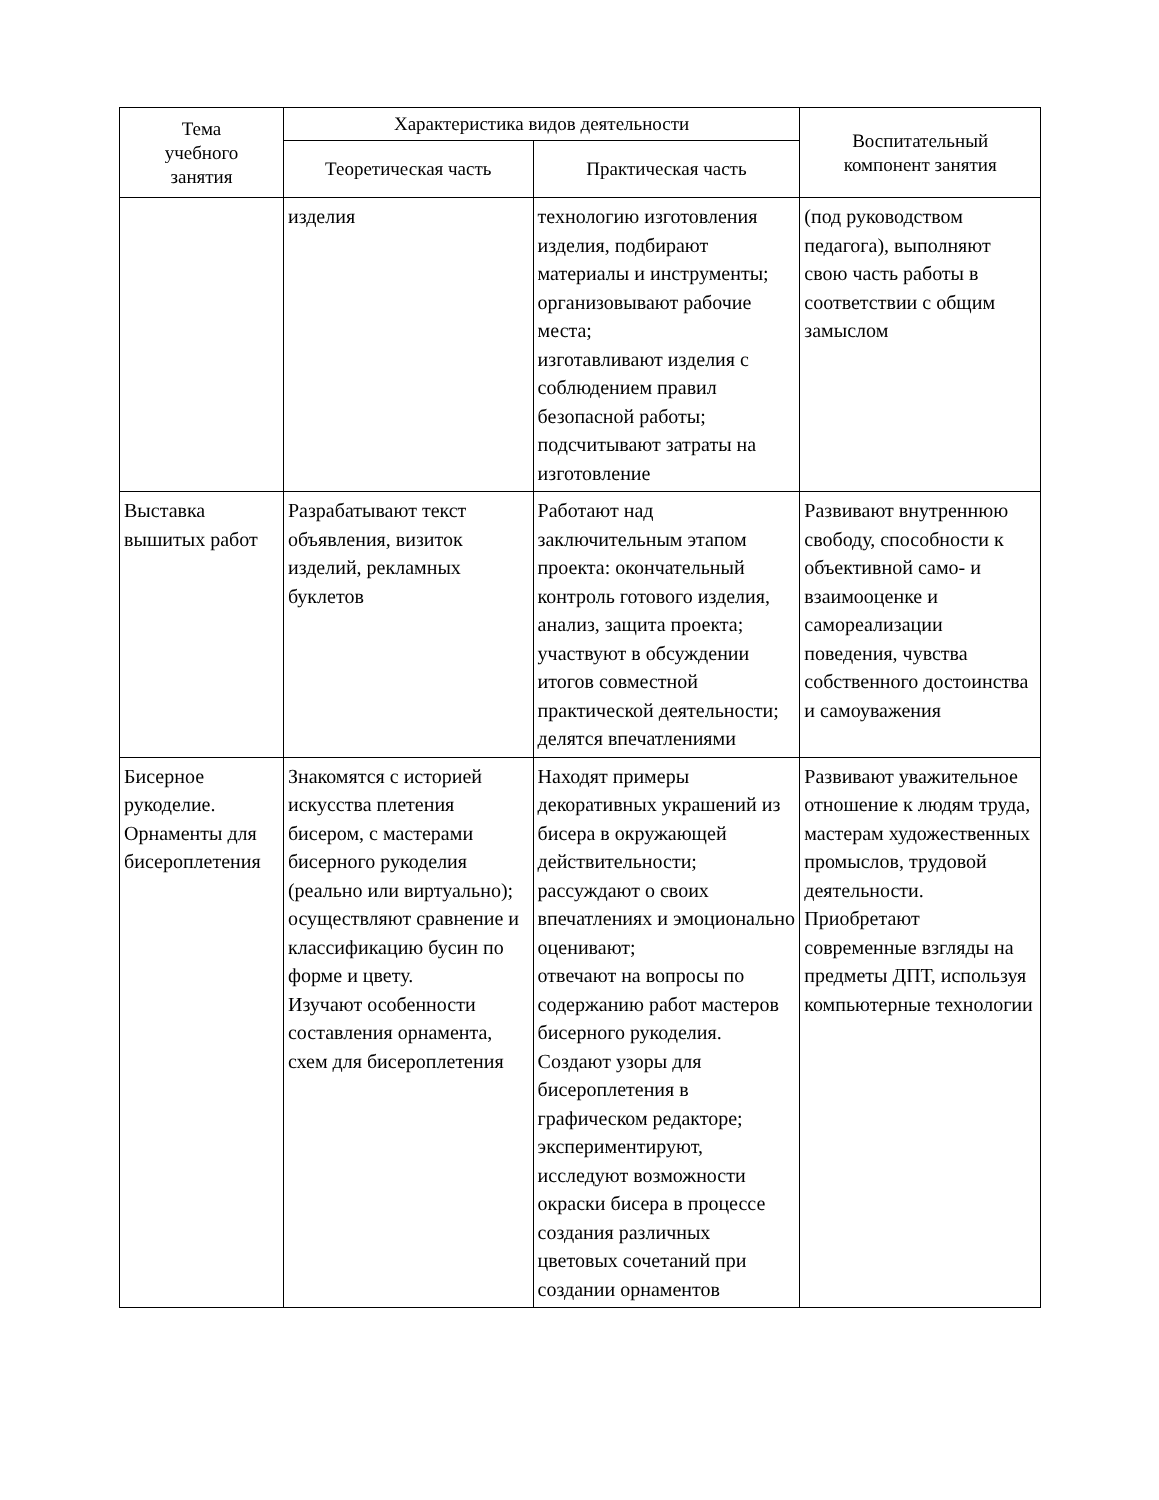| Тема учебного занятия | Характеристика видов деятельности | | Воспитательный компонент занятия |
| --- | --- | --- | --- |
| | Теоретическая часть | Практическая часть | |
| | изделия | технологию изготовления изделия, подбирают материалы и инструменты; организовывают рабочие места; изготавливают изделия с соблюдением правил безопасной работы; подсчитывают затраты на изготовление | (под руководством педагога), выполняют свою часть работы в соответствии с общим замыслом |
| Выставка вышитых работ | Разрабатывают текст объявления, визиток изделий, рекламных буклетов | Работают над заключительным этапом проекта: окончательный контроль готового изделия, анализ, защита проекта; участвуют в обсуждении итогов совместной практической деятельности; делятся впечатлениями | Развивают внутреннюю свободу, способности к объективной само- и взаимооценке и самореализации поведения, чувства собственного достоинства и самоуважения |
| Бисерное рукоделие. Орнаменты для бисероплетения | Знакомятся с историей искусства плетения бисером, с мастерами бисерного рукоделия (реально или виртуально); осуществляют сравнение и классификацию бусин по форме и цвету. Изучают особенности составления орнамента, схем для бисероплетения | Находят примеры декоративных украшений из бисера в окружающей действительности; рассуждают о своих впечатлениях и эмоционально оценивают; отвечают на вопросы по содержанию работ мастеров бисерного рукоделия. Создают узоры для бисероплетения в графическом редакторе; экспериментируют, исследуют возможности окраски бисера в процессе создания различных цветовых сочетаний при создании орнаментов | Развивают уважительное отношение к людям труда, мастерам художественных промыслов, трудовой деятельности. Приобретают современные взгляды на предметы ДПТ, используя компьютерные технологии |